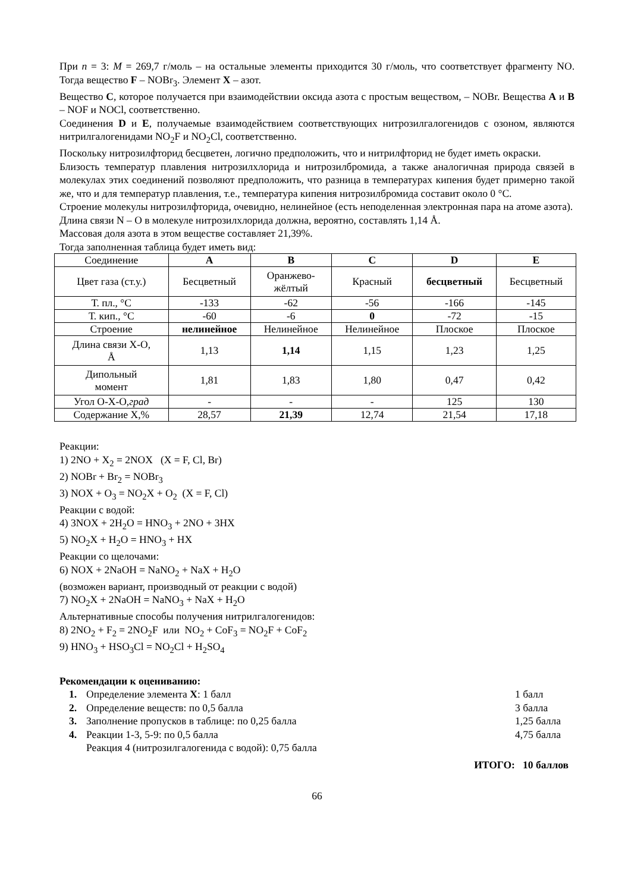При n = 3: M = 269,7 г/моль – на остальные элементы приходится 30 г/моль, что соответствует фрагменту NO. Тогда вещество F – NOBr<sub>3</sub>. Элемент X – азот.
Вещество C, которое получается при взаимодействии оксида азота с простым веществом, – NOBr. Вещества A и B – NOF и NOCl, соответственно.
Соединения D и E, получаемые взаимодействием соответствующих нитрозилгалогенидов с озоном, являются нитрилгалогенидами NO<sub>2</sub>F и NO<sub>2</sub>Cl, соответственно.
Поскольку нитрозилфторид бесцветен, логично предположить, что и нитрилфторид не будет иметь окраски.
Близость температур плавления нитрозилхлорида и нитрозилбромида, а также аналогичная природа связей в молекулах этих соединений позволяют предположить, что разница в температурах кипения будет примерно такой же, что и для температур плавления, т.е., температура кипения нитрозилбромида составит около 0 °C.
Строение молекулы нитрозилфторида, очевидно, нелинейное (есть неподеленная электронная пара на атоме азота).
Длина связи N – O в молекуле нитрозилхлорида должна, вероятно, составлять 1,14 Å.
Массовая доля азота в этом веществе составляет 21,39%.
Тогда заполненная таблица будет иметь вид:
| Соединение | A | B | C | D | E |
| Цвет газа (ст.у.) | Бесцветный | Оранжево- жёлтый | Красный | бесцветный | Бесцветный |
| Т. пл., °C | -133 | -62 | -56 | -166 | -145 |
| Т. кип., °C | -60 | -6 | 0 | -72 | -15 |
| Строение | нелинейное | Нелинейное | Нелинейное | Плоское | Плоское |
| Длина связи X-O, Å | 1,13 | 1,14 | 1,15 | 1,23 | 1,25 |
| Дипольный момент | 1,81 | 1,83 | 1,80 | 0,47 | 0,42 |
| Угол O-X-O, град | - | - | - | 125 | 130 |
| Содержание X,% | 28,57 | 21,39 | 12,74 | 21,54 | 17,18 |
Реакции:
1) 2NO + X<sub>2</sub> = 2NOX (X = F, Cl, Br)
2) NOBr + Br<sub>2</sub> = NOBr<sub>3</sub>
3) NOX + O<sub>3</sub> = NO<sub>2</sub>X + O<sub>2</sub> (X = F, Cl)
Реакции с водой:
4) 3NOX + 2H<sub>2</sub>O = HNO<sub>3</sub> + 2NO + 3HX
5) NO<sub>2</sub>X + H<sub>2</sub>O = HNO<sub>3</sub> + HX
Реакции со щелочами:
6) NOX + 2NaOH = NaNO<sub>2</sub> + NaX + H<sub>2</sub>O
(возможен вариант, производный от реакции с водой)
7) NO<sub>2</sub>X + 2NaOH = NaNO<sub>3</sub> + NaX + H<sub>2</sub>O
Альтернативные способы получения нитрилгалогенидов:
8) 2NO<sub>2</sub> + F<sub>2</sub> = 2NO<sub>2</sub>F или NO<sub>2</sub> + CoF<sub>3</sub> = NO<sub>2</sub>F + CoF<sub>2</sub>
9) HNO<sub>3</sub> + HSO<sub>3</sub>Cl = NO<sub>2</sub>Cl + H<sub>2</sub>SO<sub>4</sub>
Рекомендации к оцениванию:
1. Определение элемента X: 1 балл 1 балл
2. Определение веществ: по 0,5 балла 3 балла
3. Заполнение пропусков в таблице: по 0,25 балла 1,25 балла
4. Реакции 1-3, 5-9: по 0,5 балла
Реакция 4 (нитрозилгалогенида с водой): 0,75 балла 4,75 балла
ИТОГО: 10 баллов
66